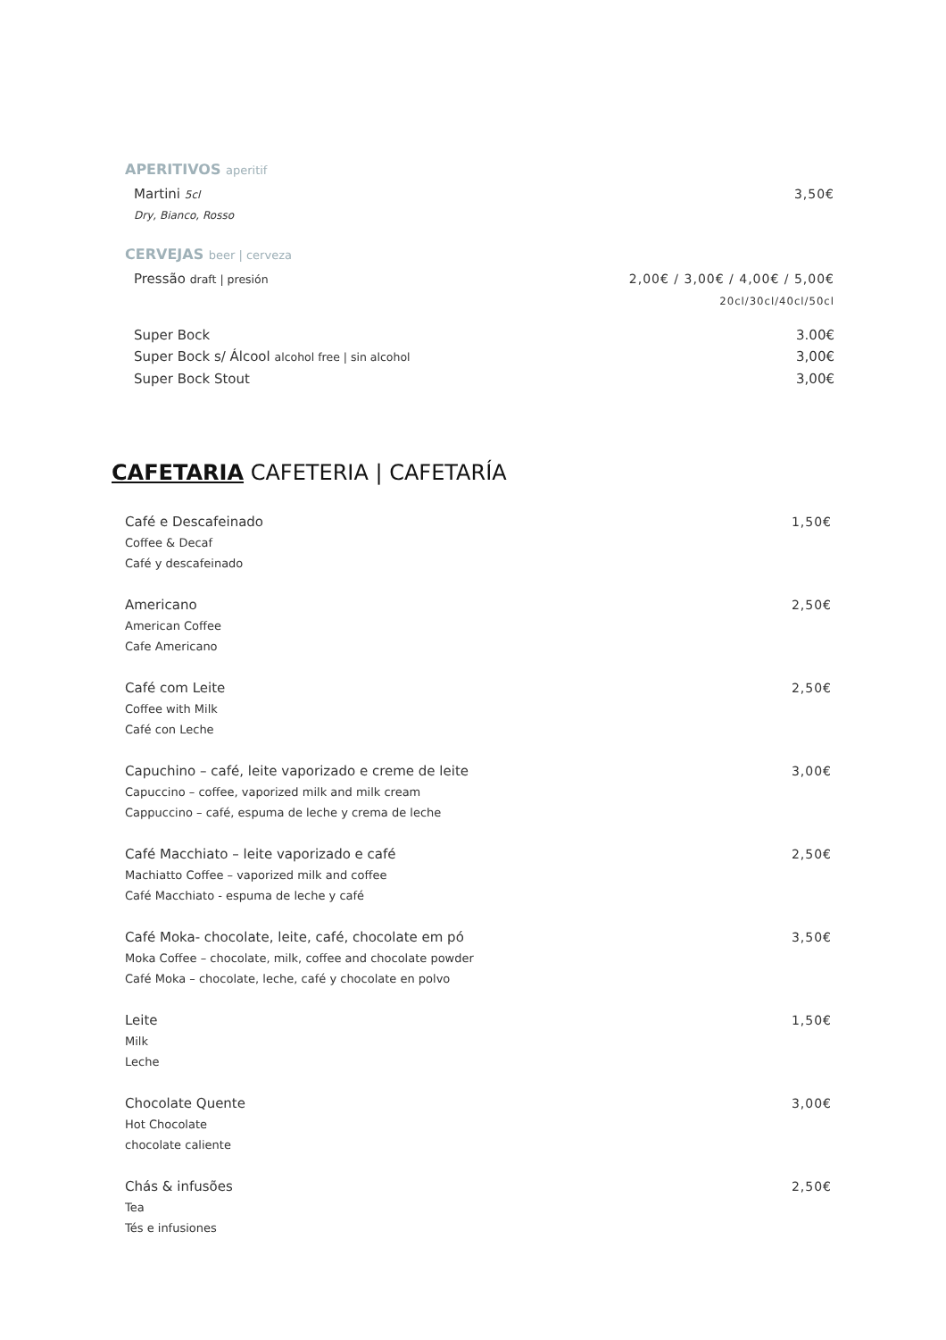APERITIVOS aperitif
Martini 5cl 3,50€
Dry, Bianco, Rosso
CERVEJAS beer | cerveza
Pressão draft | presión 2,00€ / 3,00€ / 4,00€ / 5,00€
20cl/30cl/40cl/50cl
Super Bock 3.00€
Super Bock s/ Álcool alcohol free | sin alcohol 3,00€
Super Bock Stout 3,00€
CAFETARIA CAFETERIA | CAFETARÍA
Café e Descafeinado 1,50€
Coffee & Decaf
Café y descafeinado
Americano 2,50€
American Coffee
Cafe Americano
Café com Leite 2,50€
Coffee with Milk
Café con Leche
Capuchino – café, leite vaporizado e creme de leite 3,00€
Capuccino – coffee, vaporized milk and milk cream
Cappuccino – café, espuma de leche y crema de leche
Café Macchiato – leite vaporizado e café 2,50€
Machiatto Coffee – vaporized milk and coffee
Café Macchiato - espuma de leche y café
Café Moka- chocolate, leite, café, chocolate em pó 3,50€
Moka Coffee – chocolate, milk, coffee and chocolate powder
Café Moka – chocolate, leche, café y chocolate en polvo
Leite 1,50€
Milk
Leche
Chocolate Quente 3,00€
Hot Chocolate
chocolate caliente
Chás & infusões 2,50€
Tea
Tés e infusiones